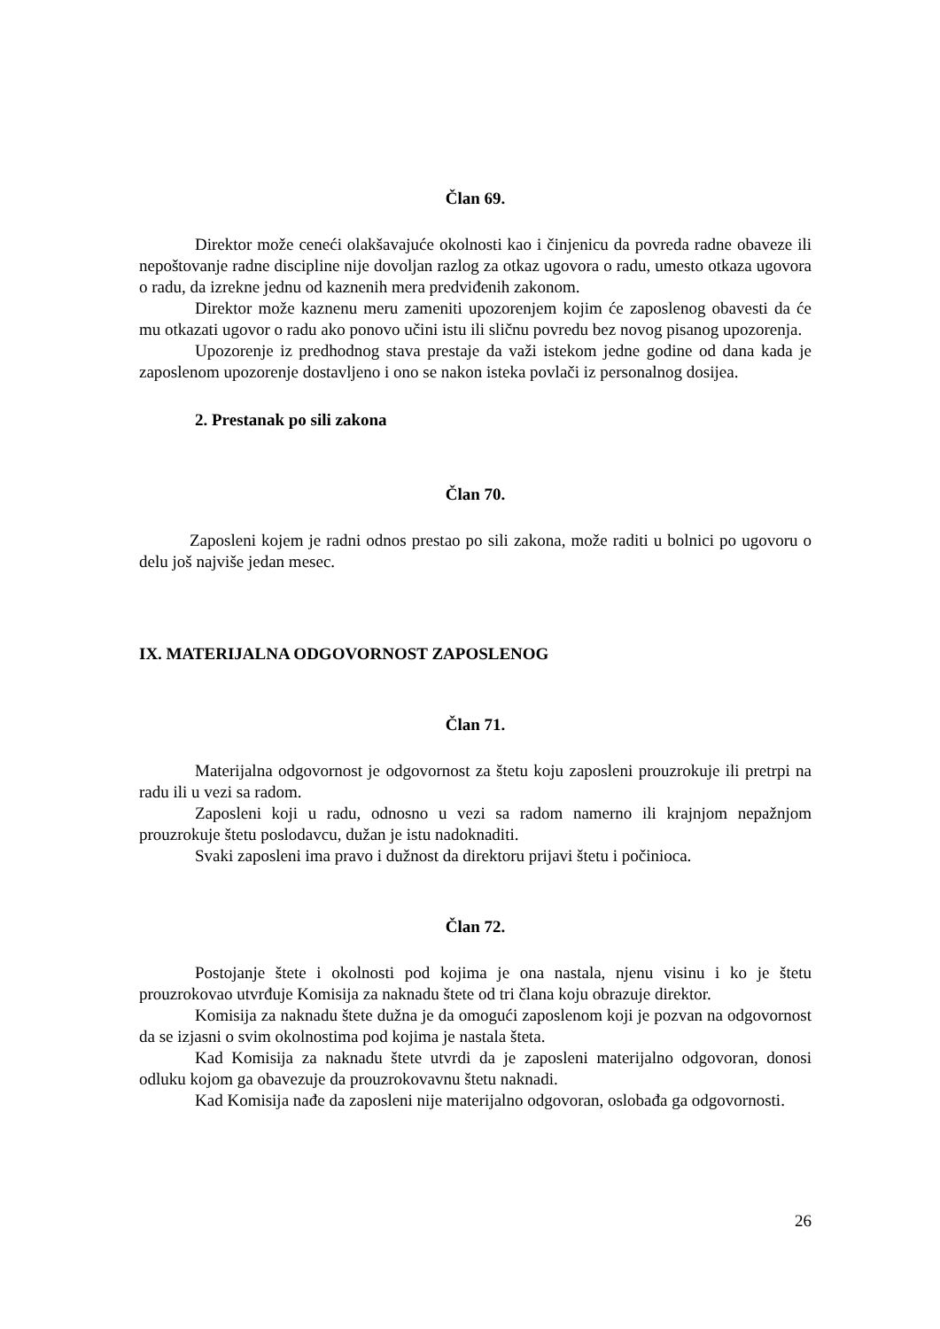Član 69.
Direktor može ceneći olakšavajuće okolnosti kao i činjenicu da povreda radne obaveze ili nepoštovanje radne discipline nije dovoljan razlog za otkaz ugovora o radu, umesto otkaza ugovora o radu, da izrekne jednu od kaznenih mera predviđenih zakonom.
Direktor može kaznenu meru zameniti upozorenjem kojim će zaposlenog obavesti da će mu otkazati ugovor o radu ako ponovo učini istu ili sličnu povredu bez novog pisanog upozorenja.
Upozorenje iz predhodnog stava prestaje da važi istekom jedne godine od dana kada je zaposlenom upozorenje dostavljeno i ono se nakon isteka povlači iz personalnog dosijea.
2. Prestanak po sili zakona
Član 70.
Zaposleni kojem je radni odnos prestao po sili zakona, može raditi u bolnici po ugovoru o delu još najviše jedan mesec.
IX. MATERIJALNA ODGOVORNOST ZAPOSLENOG
Član 71.
Materijalna odgovornost je odgovornost za štetu koju zaposleni prouzrokuje ili pretrpi na radu ili u vezi sa radom.
Zaposleni koji u radu, odnosno u vezi sa radom namerno ili krajnjom nepažnjom prouzrokuje štetu poslodavcu, dužan je istu nadoknaditi.
Svaki zaposleni ima pravo i dužnost da direktoru prijavi štetu i počinioca.
Član 72.
Postojanje štete i okolnosti pod kojima je ona nastala, njenu visinu i ko je štetu prouzrokovao utvrđuje Komisija za naknadu štete od tri člana koju obrazuje direktor.
Komisija za naknadu štete dužna je da omogući zaposlenom koji je pozvan na odgovornost da se izjasni o svim okolnostima pod kojima je nastala šteta.
Kad Komisija za naknadu štete utvrdi da je zaposleni materijalno odgovoran, donosi odluku kojom ga obavezuje da prouzrokovavnu štetu naknadi.
Kad Komisija nađe da zaposleni nije materijalno odgovoran, oslobađa ga odgovornosti.
26